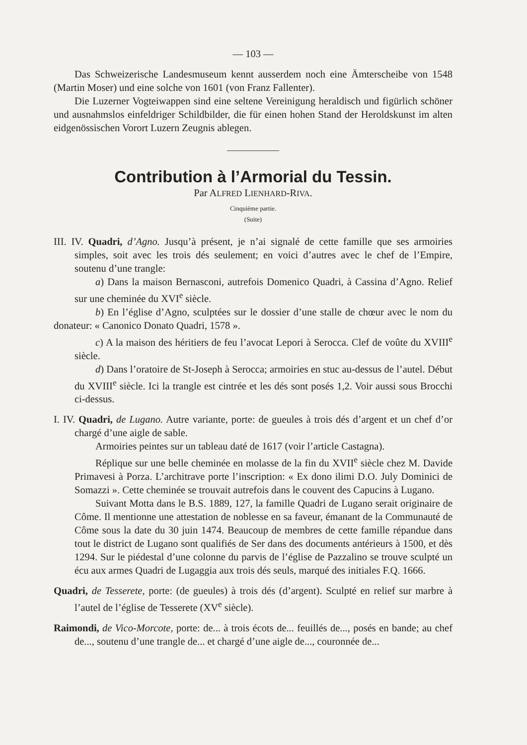— 103 —
Das Schweizerische Landesmuseum kennt ausserdem noch eine Ämterscheibe von 1548 (Martin Moser) und eine solche von 1601 (von Franz Fallenter).
Die Luzerner Vogteiwappen sind eine seltene Vereinigung heraldisch und figürlich schöner und ausnahmslos einfeldriger Schildbilder, die für einen hohen Stand der Heroldskunst im alten eidgenössischen Vorort Luzern Zeugnis ablegen.
Contribution à l’Armorial du Tessin.
Par ALFRED LIENHARD-RIVA.
Cinquième partie.
(Suite)
III. IV. Quadri, d’Agno. Jusqu’à présent, je n’ai signalé de cette famille que ses armoiries simples, soit avec les trois dés seulement; en voici d’autres avec le chef de l’Empire, soutenu d’une trangle:
a) Dans la maison Bernasconi, autrefois Domenico Quadri, à Cassina d’Agno. Relief sur une cheminée du XVI<sup>e</sup> siècle.
b) En l’église d’Agno, sculptées sur le dossier d’une stalle de chœur avec le nom du donateur: « Canonico Donato Quadri, 1578 ».
c) A la maison des héritiers de feu l’avocat Lepori à Serocca. Clef de voûte du XVIII<sup>e</sup> siècle.
d) Dans l’oratoire de St-Joseph à Serocca; armoiries en stuc au-dessus de l’autel. Début du XVIII<sup>e</sup> siècle. Ici la trangle est cintrée et les dés sont posés 1,2. Voir aussi sous Brocchi ci-dessus.
I. IV. Quadri, de Lugano. Autre variante, porte: de gueules à trois dés d’argent et un chef d’or chargé d’une aigle de sable.
Armoiries peintes sur un tableau daté de 1617 (voir l’article Castagna).
Réplique sur une belle cheminée en molasse de la fin du XVII<sup>e</sup> siècle chez M. Davide Primavesi à Porza. L’architrave porte l’inscription: « Ex dono ilimi D.O. July Dominici de Somazzi ». Cette cheminée se trouvait autrefois dans le couvent des Capucins à Lugano.
Suivant Motta dans le B.S. 1889, 127, la famille Quadri de Lugano serait originaire de Côme. Il mentionne une attestation de noblesse en sa faveur, émanant de la Communauté de Côme sous la date du 30 juin 1474. Beaucoup de membres de cette famille répandue dans tout le district de Lugano sont qualifiés de Ser dans des documents antérieurs à 1500, et dès 1294. Sur le piédestal d’une colonne du parvis de l’église de Pazzalino se trouve sculpté un écu aux armes Quadri de Lugaggia aux trois dés seuls, marqué des initiales F.Q. 1666.
Quadri, de Tesserete, porte: (de gueules) à trois dés (d’argent). Sculpté en relief sur marbre à l’autel de l’église de Tesserete (XV<sup>e</sup> siècle).
Raimondi, de Vico-Morcote, porte: de... à trois écots de... feuillés de..., posés en bande; au chef de..., soutenu d’une trangle de... et chargé d’une aigle de..., couronnée de...